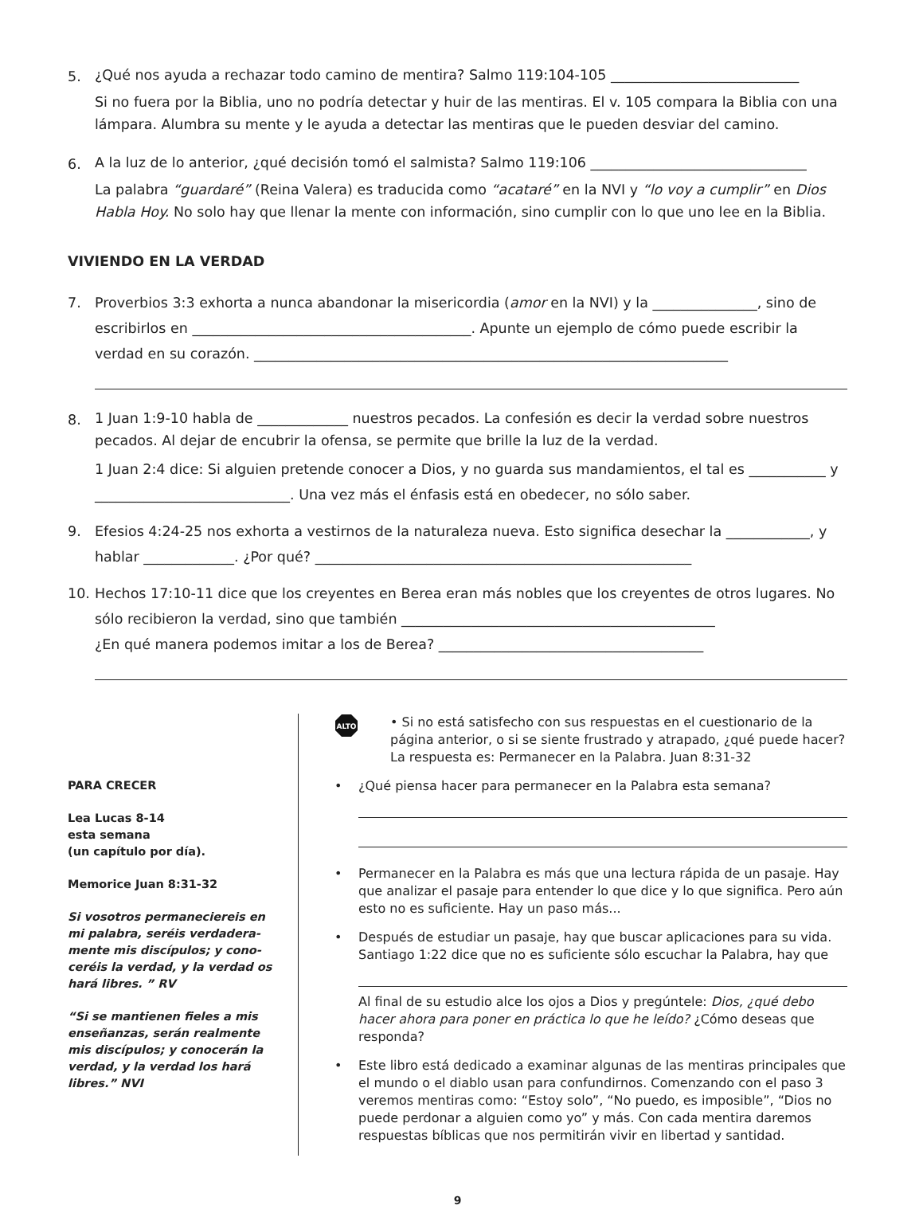5.
¿Qué nos ayuda a rechazar todo camino de mentira? Salmo 119:104-105 ___________________________
Si no fuera por la Biblia, uno no podría detectar y huir de las mentiras. El v. 105 compara la Biblia con una lámpara. Alumbra su mente y le ayuda a detectar las mentiras que le pueden desviar del camino.
6.
A la luz de lo anterior, ¿qué decisión tomó el salmista? Salmo 119:106 _______________________________
La palabra “guardaré” (Reina Valera) es traducida como “acataré” en la NVI y “lo voy a cumplir” en Dios Habla Hoy. No solo hay que llenar la mente con información, sino cumplir con lo que uno lee en la Biblia.
VIVIENDO EN LA VERDAD
7. Proverbios 3:3 exhorta a nunca abandonar la misericordia (amor en la NVI) y la _______________, sino de escribirlos en ________________________________________. Apunte un ejemplo de cómo puede escribir la verdad en su corazón. ____________________________________________________________________
8.
1 Juan 1:9-10 habla de _____________ nuestros pecados. La confesión es decir la verdad sobre nuestros pecados. Al dejar de encubrir la ofensa, se permite que brille la luz de la verdad.
1 Juan 2:4 dice: Si alguien pretende conocer a Dios, y no guarda sus mandamientos, el tal es ___________ y ____________________________. Una vez más el énfasis está en obedecer, no sólo saber.
9. Efesios 4:24-25 nos exhorta a vestirnos de la naturaleza nueva. Esto significa desechar la ____________, y hablar _____________. ¿Por qué? ______________________________________________________
10. Hechos 17:10-11 dice que los creyentes en Berea eran más nobles que los creyentes de otros lugares. No sólo recibieron la verdad, sino que también _____________________________________________
¿En qué manera podemos imitar a los de Berea? ______________________________________
PARA CRECER
Lea Lucas 8-14
esta semana
(un capítulo por día).
Memorice Juan 8:31-32
Si vosotros permaneciereis en mi palabra, seréis verdadera-mente mis discípulos; y cono-ceréis la verdad, y la verdad os hará libres. ” RV
“Si se mantienen fieles a mis enseñanzas, serán realmente mis discípulos; y conocerán la verdad, y la verdad los hará libres.” NVI
ALTO
• Si no está satisfecho con sus respuestas en el cuestionario de la página anterior, o si se siente frustrado y atrapado, ¿qué puede hacer? La respuesta es: Permanecer en la Palabra. Juan 8:31-32
• ¿Qué piensa hacer para permanecer en la Palabra esta semana?
• Permanecer en la Palabra es más que una lectura rápida de un pasaje. Hay que analizar el pasaje para entender lo que dice y lo que significa. Pero aún esto no es suficiente. Hay un paso más...
• Después de estudiar un pasaje, hay que buscar aplicaciones para su vida. Santiago 1:22 dice que no es suficiente sólo escuchar la Palabra, hay que
Al final de su estudio alce los ojos a Dios y pregúntele: Dios, ¿qué debo hacer ahora para poner en práctica lo que he leído? ¿Cómo deseas que responda?
• Este libro está dedicado a examinar algunas de las mentiras principales que el mundo o el diablo usan para confundirnos. Comenzando con el paso 3 veremos mentiras como: “Estoy solo”, “No puedo, es imposible”, “Dios no puede perdonar a alguien como yo” y más. Con cada mentira daremos respuestas bíblicas que nos permitirán vivir en libertad y santidad.
9